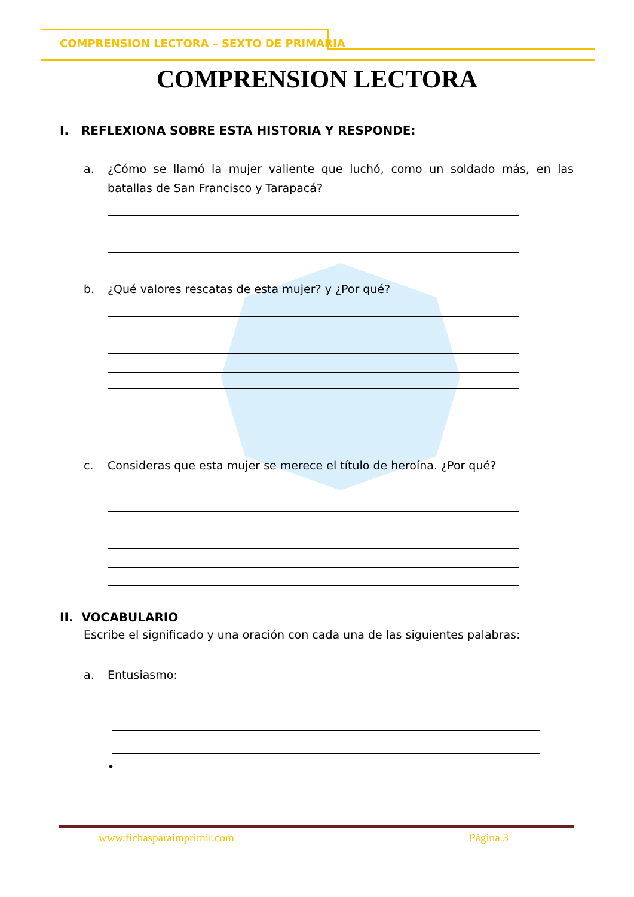COMPRENSION LECTORA – SEXTO DE PRIMARIA
COMPRENSION LECTORA
I. REFLEXIONA SOBRE ESTA HISTORIA Y RESPONDE:
a. ¿Cómo se llamó la mujer valiente que luchó, como un soldado más, en las batallas de San Francisco y Tarapacá?
b. ¿Qué valores rescatas de esta mujer? y ¿Por qué?
c. Consideras que esta mujer se merece el título de heroína. ¿Por qué?
II. VOCABULARIO
Escribe el significado y una oración con cada una de las siguientes palabras:
a. Entusiasmo:
•
www.fichasparaimprimir.com Página 3